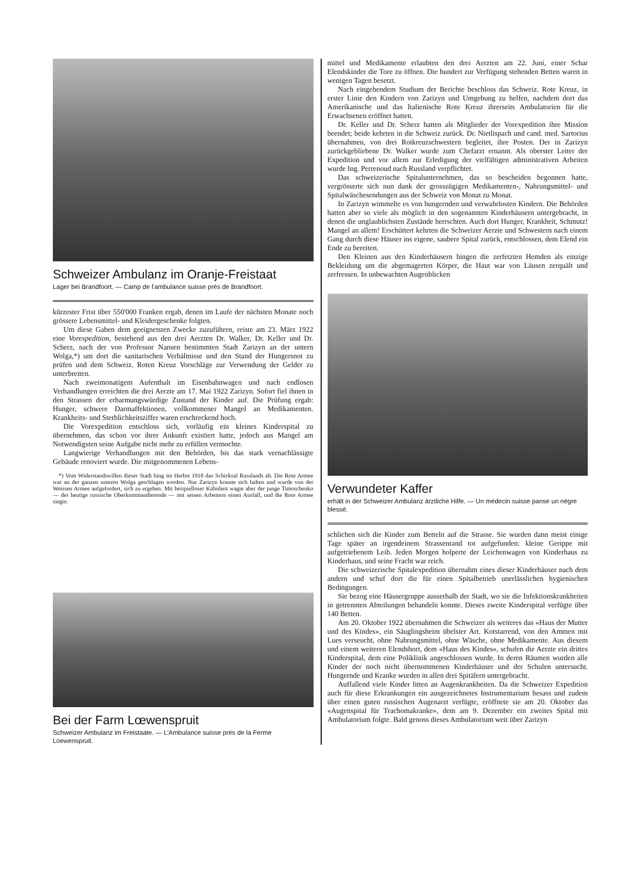Schweizer Ambulanz im Oranje-Freistaat
Lager bei Brandfoort. — Camp de l'ambulance suisse près de Brandfoort.
kürzester Frist über 550'000 Franken ergab, denen im Laufe der nächsten Monate noch grössere Lebensmittel- und Kleidergeschenke folgten.
Um diese Gaben dem geeignetsten Zwecke zuzuführen, reiste am 23. März 1922 eine Vorexpedition, bestehend aus den drei Aerzten Dr. Walker, Dr. Keller und Dr. Scherz, nach der von Professor Nansen bestimmten Stadt Zarizyn an der untern Wolga,*) um dort die sanitarischen Verhältnisse und den Stand der Hungersnot zu prüfen und dem Schweiz. Roten Kreuz Vorschläge zur Verwendung der Gelder zu unterbreiten.
Nach zweimonatigem Aufenthalt im Eisenbahnwagen und nach endlosen Verhandlungen erreichten die drei Aerzte am 17. Mai 1922 Zarizyn. Sofort fiel ihnen in den Strassen der erbarmungswürdige Zustand der Kinder auf. Die Prüfung ergab: Hunger, schwere Darmaffektionen, vollkommener Mangel an Medikamenten. Krankheits- und Sterblichkeitsziffer waren erschreckend hoch.
Die Vorexpedition entschloss sich, vorläufig ein kleines Kinderspital zu übernehmen, das schon vor ihrer Ankunft existiert hatte, jedoch aus Mangel am Notwendigsten seine Aufgabe nicht mehr zu erfüllen vermochte.
Langwierige Verhandlungen mit den Behörden, bis das stark vernachlässigte Gebäude renoviert wurde. Die mitgenommenen Lebens-
*) Vom Widerstandswillen dieser Stadt hing im Herbst 1918 das Schicksal Russlands ab. Die Rote Armee war an der ganzen unteren Wolga geschlagen worden. Nur Zarizyn konnte sich halten und wurde von der Weissen Armee aufgefordert, sich zu ergeben. Mit beispielloser Kühnheit wagte aber der junge Timoschenko — der heutige russische Oberkommandierende — mit seinen Arbeitern einen Ausfall, und die Rote Armee siegte.
Bei der Farm Lœwenspruit
Schweizer Ambulanz im Freistaate. — L'Ambulance suisse près de la Ferme Loewenspruit.
mittel und Medikamente erlaubten den drei Aerzten am 22. Juni, einer Schar Elendskinder die Tore zu öffnen. Die hundert zur Verfügung stehenden Betten waren in wenigen Tagen besetzt.
Nach eingehendem Studium der Berichte beschloss das Schweiz. Rote Kreuz, in erster Linie den Kindern von Zarizyn und Umgebung zu helfen, nachdem dort das Amerikanische und das Italienische Rote Kreuz ihrerseits Ambulatorien für die Erwachsenen eröffnet hatten.
Dr. Keller und Dr. Scherz hatten als Mitglieder der Vorexpedition ihre Mission beendet; beide kehrten in die Schweiz zurück. Dr. Nietlispach und cand. med. Sartorius übernahmen, von drei Rotkreuzschwestern begleitet, ihre Posten. Der in Zarizyn zurückgebliebene Dr. Walker wurde zum Chefarzt ernannt. Als oberster Leiter der Expedition und vor allem zur Erledigung der vielfältigen administrativen Arbeiten wurde Ing. Perrenoud nach Russland verpflichtet.
Das schweizerische Spitalunternehmen, das so bescheiden begonnen hatte, vergrösserte sich nun dank der grosszügigen Medikamenten-, Nahrungsmittel- und Spitalwäschesendungen aus der Schweiz von Monat zu Monat.
In Zarizyn wimmelte es von hungernden und verwahrlosten Kindern. Die Behörden hatten aber so viele als möglich in den sogenannten Kinderhäusern untergebracht, in denen die unglaublichsten Zustände herrschten. Auch dort Hunger, Krankheit, Schmutz! Mangel an allem! Erschüttert kehrten die Schweizer Aerzte und Schwestern nach einem Gang durch diese Häuser ins eigene, saubere Spital zurück, entschlossen, dem Elend ein Ende zu bereiten.
Den Kleinen aus den Kinderhäusern hingen die zerfetzten Hemden als einzige Bekleidung um die abgemagerten Körper, die Haut war von Läusen zerquält und zerfressen. In unbewachten Augenblicken
Verwundeter Kaffer
erhält in der Schweizer Ambulanz ärztliche Hilfe. — Un médecin suisse panse un nègre blessé.
schlichen sich die Kinder zum Betteln auf die Strasse. Sie wurden dann meist einige Tage später an irgendeinem Strassenrand tot aufgefunden: kleine Gerippe mit aufgetriebenem Leib. Jeden Morgen holperte der Leichenwagen von Kinderhaus zu Kinderhaus, und seine Fracht war reich.
Die schweizerische Spitalexpedition übernahm eines dieser Kinderhäuser nach dem andern und schuf dort die für einen Spitalbetrieb unerlässlichen hygienischen Bedingungen.
Sie bezog eine Häusergruppe ausserhalb der Stadt, wo sie die Infektionskrankheiten in getrennten Abteilungen behandeln konnte. Dieses zweite Kinderspital verfügte über 140 Betten.
Am 20. Oktober 1922 übernahmen die Schweizer als weiteres das «Haus der Mutter und des Kindes», ein Säuglingsheim übelster Art. Kotstarrend, von den Ammen mit Lues verseucht, ohne Nahrungsmittel, ohne Wäsche, ohne Medikamente. Aus diesem und einem weiteren Elendshort, dem «Haus des Kindes», schufen die Aerzte ein drittes Kinderspital, dem eine Poliklinik angeschlossen wurde. In deren Räumen wurden alle Kinder der noch nicht übernommenen Kinderhäuser und der Schulen untersucht. Hungernde und Kranke wurden in allen drei Spitälern untergebracht.
Auffallend viele Kinder litten an Augenkrankheiten. Da die Schweizer Expedition auch für diese Erkrankungen ein ausgezeichnetes Instrumentarium besass und zudem über einen guten russischen Augenarzt verfügte, eröffnete sie am 20. Oktober das «Augenspital für Trachomakranke», dem am 9. Dezember ein zweites Spital mit Ambulatorium folgte. Bald genoss dieses Ambulatorium weit über Zarizyn